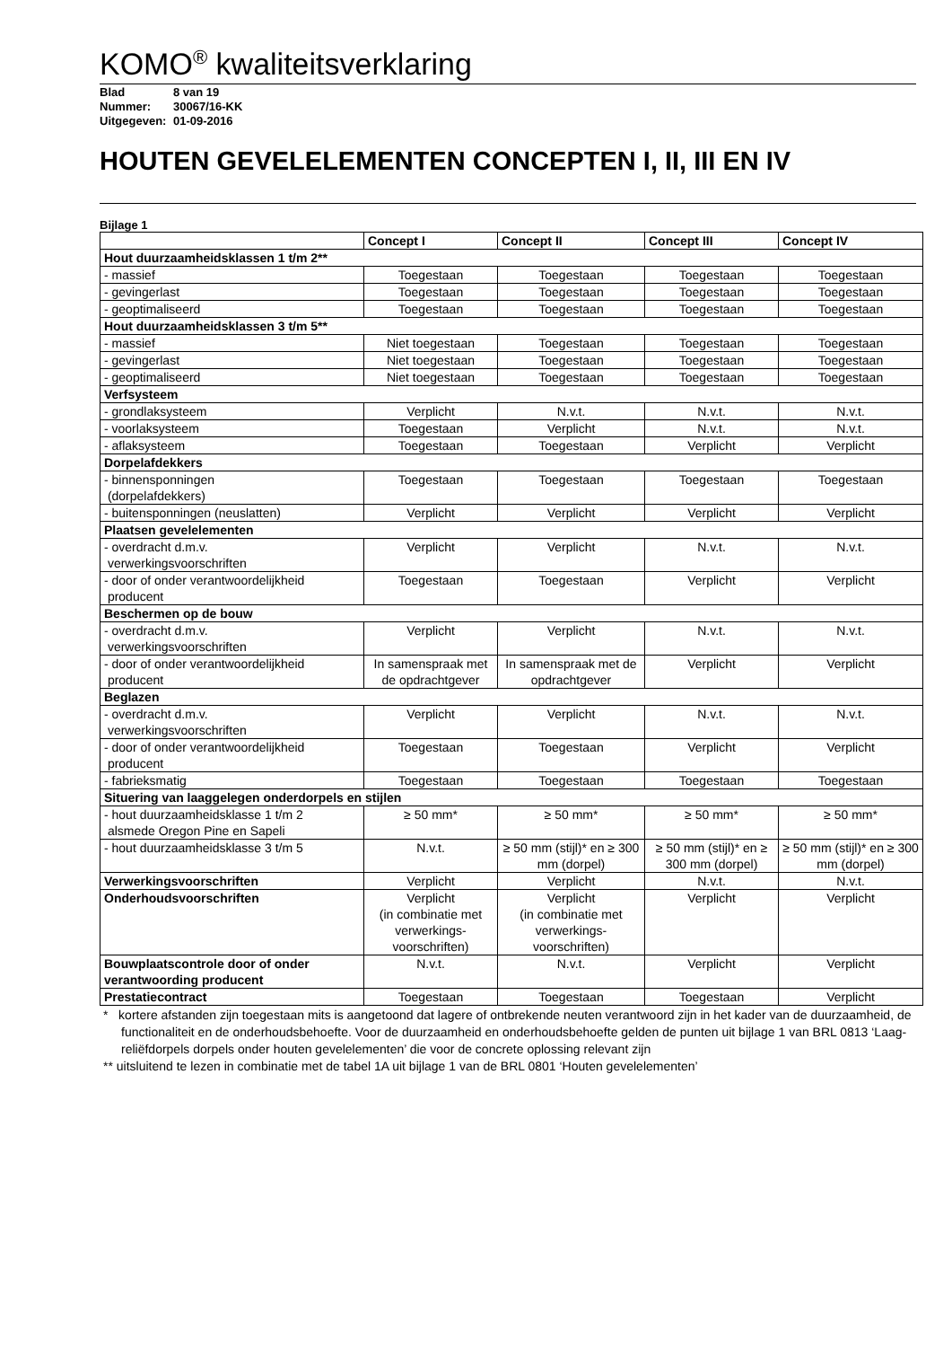KOMO<sup>®</sup> kwaliteitsverklaring
Blad 8 van 19
Nummer: 30067/16-KK
Uitgegeven: 01-09-2016
HOUTEN GEVELELEMENTEN CONCEPTEN I, II, III EN IV
Bijlage 1
| | Concept I | Concept II | Concept III | Concept IV |
| --- | --- | --- | --- | --- |
| Hout duurzaamheidsklassen 1 t/m 2** | | | | |
| - massief | Toegestaan | Toegestaan | Toegestaan | Toegestaan |
| - gevingerlast | Toegestaan | Toegestaan | Toegestaan | Toegestaan |
| - geoptimaliseerd | Toegestaan | Toegestaan | Toegestaan | Toegestaan |
| Hout duurzaamheidsklassen 3 t/m 5** | | | | |
| - massief | Niet toegestaan | Toegestaan | Toegestaan | Toegestaan |
| - gevingerlast | Niet toegestaan | Toegestaan | Toegestaan | Toegestaan |
| - geoptimaliseerd | Niet toegestaan | Toegestaan | Toegestaan | Toegestaan |
| Verfsysteem | | | | |
| - grondlaksysteem | Verplicht | N.v.t. | N.v.t. | N.v.t. |
| - voorlaksysteem | Toegestaan | Verplicht | N.v.t. | N.v.t. |
| - aflaksysteem | Toegestaan | Toegestaan | Verplicht | Verplicht |
| Dorpelafdekkers | | | | |
| - binnensponningen (dorpelafdekkers) | Toegestaan | Toegestaan | Toegestaan | Toegestaan |
| - buitensponningen (neuslatten) | Verplicht | Verplicht | Verplicht | Verplicht |
| Plaatsen gevelelementen | | | | |
| - overdracht d.m.v. verwerkingsvoorschriften | Verplicht | Verplicht | N.v.t. | N.v.t. |
| - door of onder verantwoordelijkheid producent | Toegestaan | Toegestaan | Verplicht | Verplicht |
| Beschermen op de bouw | | | | |
| - overdracht d.m.v. verwerkingsvoorschriften | Verplicht | Verplicht | N.v.t. | N.v.t. |
| - door of onder verantwoordelijkheid producent | In samenspraak met de opdrachtgever | In samenspraak met de opdrachtgever | Verplicht | Verplicht |
| Beglazen | | | | |
| - overdracht d.m.v. verwerkingsvoorschriften | Verplicht | Verplicht | N.v.t. | N.v.t. |
| - door of onder verantwoordelijkheid producent | Toegestaan | Toegestaan | Verplicht | Verplicht |
| - fabrieksmatig | Toegestaan | Toegestaan | Toegestaan | Toegestaan |
| Situering van laaggelegen onderdorpels en stijlen | | | | |
| - hout duurzaamheidsklasse 1 t/m 2 alsmede Oregon Pine en Sapeli | ≥ 50 mm* | ≥ 50 mm* | ≥ 50 mm* | ≥ 50 mm* |
| - hout duurzaamheidsklasse 3 t/m 5 | N.v.t. | ≥ 50 mm (stijl)* en ≥ 300 mm (dorpel) | ≥ 50 mm (stijl)* en ≥ 300 mm (dorpel) | ≥ 50 mm (stijl)* en ≥ 300 mm (dorpel) |
| Verwerkingsvoorschriften | Verplicht | Verplicht | N.v.t. | N.v.t. |
| Onderhoudsvoorschriften | Verplicht (in combinatie met verwerkings-voorschriften) | Verplicht (in combinatie met verwerkings-voorschriften) | Verplicht | Verplicht |
| Bouwplaatscontrole door of onder verantwoording producent | N.v.t. | N.v.t. | Verplicht | Verplicht |
| Prestatiecontract | Toegestaan | Toegestaan | Toegestaan | Verplicht |
* kortere afstanden zijn toegestaan mits is aangetoond dat lagere of ontbrekende neuten verantwoord zijn in het kader van de duurzaamheid, de functionaliteit en de onderhoudsbehoefte. Voor de duurzaamheid en onderhoudsbehoefte gelden de punten uit bijlage 1 van BRL 0813 ‘Laag-reliëfdorpels dorpels onder houten gevelelementen’ die voor de concrete oplossing relevant zijn
** uitsluitend te lezen in combinatie met de tabel 1A uit bijlage 1 van de BRL 0801 ‘Houten gevelelementen’